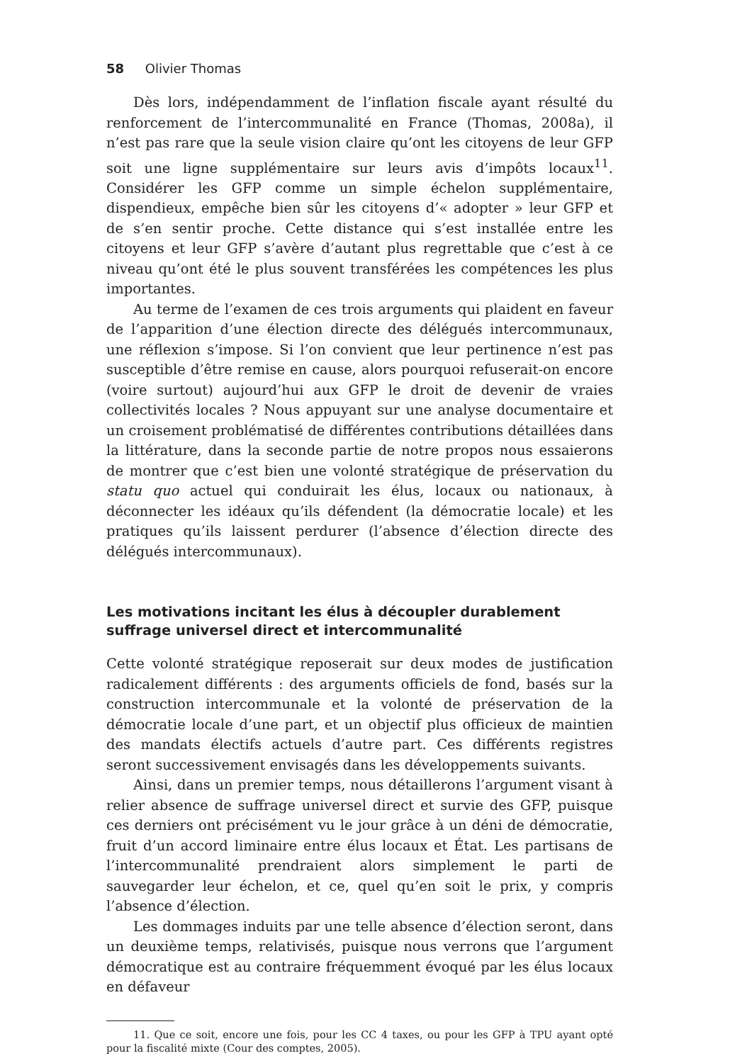58 Olivier Thomas
Dès lors, indépendamment de l’inflation fiscale ayant résulté du renforcement de l’intercommunalité en France (Thomas, 2008a), il n’est pas rare que la seule vision claire qu’ont les citoyens de leur GFP soit une ligne supplémentaire sur leurs avis d’impôts locaux<sup>11</sup>. Considérer les GFP comme un simple échelon supplémentaire, dispendieux, empêche bien sûr les citoyens d’« adopter » leur GFP et de s’en sentir proche. Cette distance qui s’est installée entre les citoyens et leur GFP s’avère d’autant plus regrettable que c’est à ce niveau qu’ont été le plus souvent transférées les compétences les plus importantes.
Au terme de l’examen de ces trois arguments qui plaident en faveur de l’apparition d’une élection directe des délégués intercommunaux, une réflexion s’impose. Si l’on convient que leur pertinence n’est pas susceptible d’être remise en cause, alors pourquoi refuserait-on encore (voire surtout) aujourd’hui aux GFP le droit de devenir de vraies collectivités locales ? Nous appuyant sur une analyse documentaire et un croisement problématisé de différentes contributions détaillées dans la littérature, dans la seconde partie de notre propos nous essaierons de montrer que c’est bien une volonté stratégique de préservation du statu quo actuel qui conduirait les élus, locaux ou nationaux, à déconnecter les idéaux qu’ils défendent (la démocratie locale) et les pratiques qu’ils laissent perdurer (l’absence d’élection directe des délégués intercommunaux).
Les motivations incitant les élus à découpler durablement suffrage universel direct et intercommunalité
Cette volonté stratégique reposerait sur deux modes de justification radicalement différents : des arguments officiels de fond, basés sur la construction intercommunale et la volonté de préservation de la démocratie locale d’une part, et un objectif plus officieux de maintien des mandats électifs actuels d’autre part. Ces différents registres seront successivement envisagés dans les développements suivants.
Ainsi, dans un premier temps, nous détaillerons l’argument visant à relier absence de suffrage universel direct et survie des GFP, puisque ces derniers ont précisément vu le jour grâce à un déni de démocratie, fruit d’un accord liminaire entre élus locaux et État. Les partisans de l’intercommunalité prendraient alors simplement le parti de sauvegarder leur échelon, et ce, quel qu’en soit le prix, y compris l’absence d’élection.
Les dommages induits par une telle absence d’élection seront, dans un deuxième temps, relativisés, puisque nous verrons que l’argument démocratique est au contraire fréquemment évoqué par les élus locaux en défaveur
11. Que ce soit, encore une fois, pour les CC 4 taxes, ou pour les GFP à TPU ayant opté pour la fiscalité mixte (Cour des comptes, 2005).